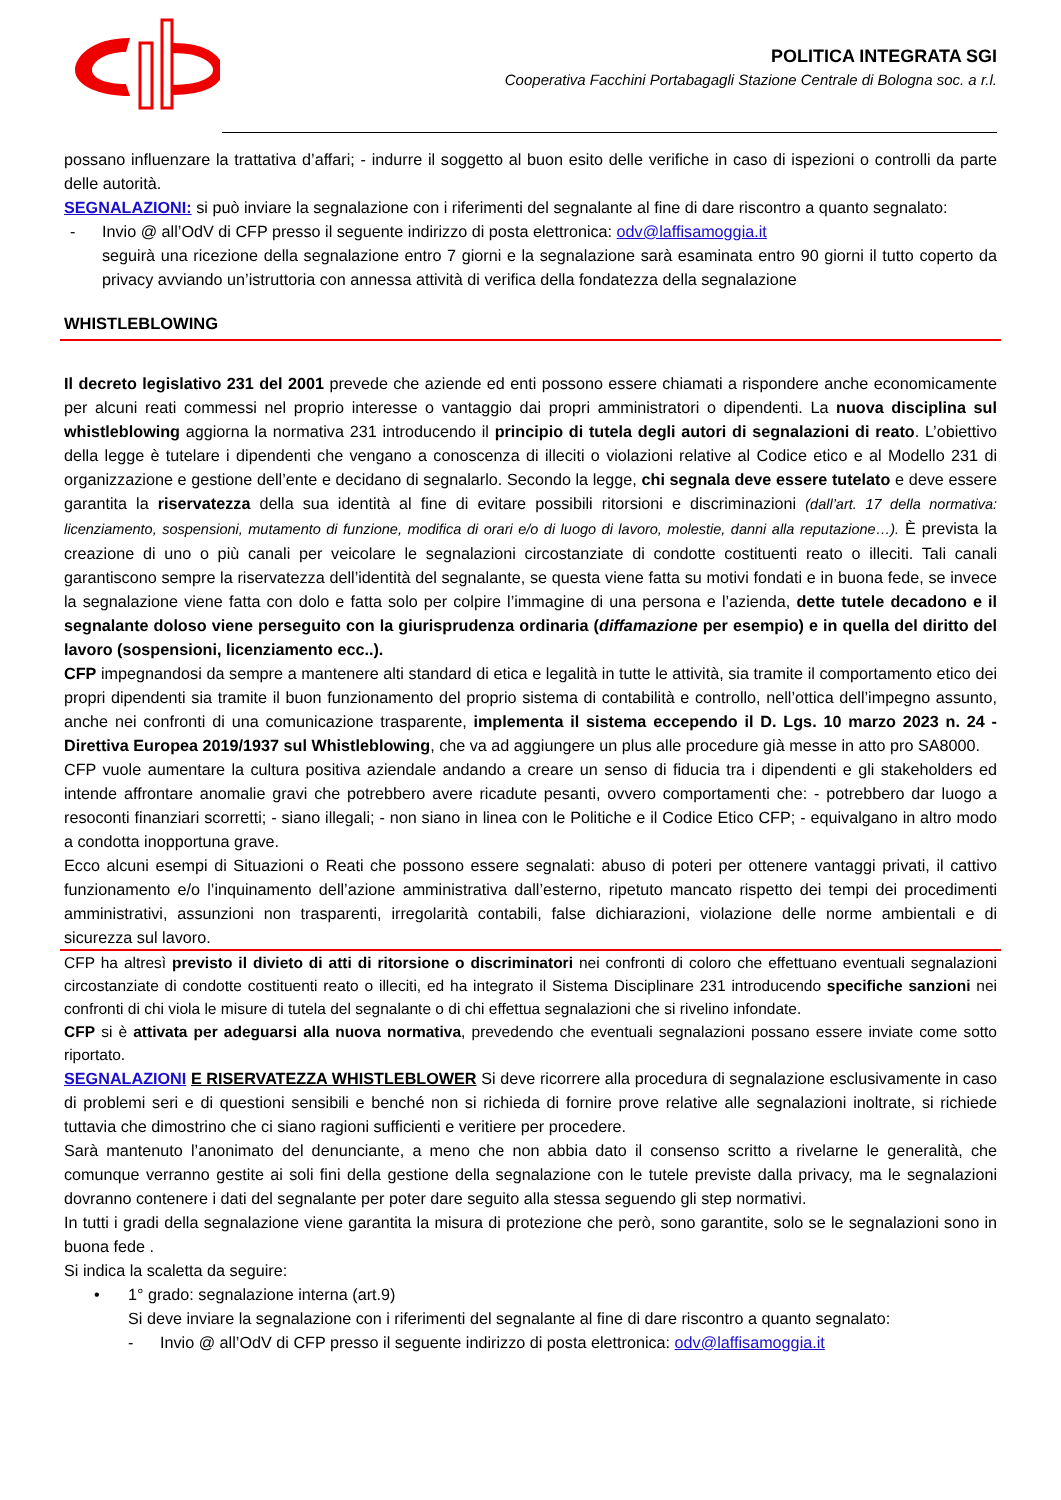POLITICA INTEGRATA SGI
Cooperativa Facchini Portabagagli Stazione Centrale di Bologna soc. a r.l.
possano influenzare la trattativa d’affari; - indurre il soggetto al buon esito delle verifiche in caso di ispezioni o controlli da parte delle autorità.
SEGNALAZIONI: si può inviare la segnalazione con i riferimenti del segnalante al fine di dare riscontro a quanto segnalato:
- Invio @ all’OdV di CFP presso il seguente indirizzo di posta elettronica: odv@laffisamoggia.it
seguirà una ricezione della segnalazione entro 7 giorni e la segnalazione sarà esaminata entro 90 giorni il tutto coperto da privacy avviando un’istruttoria con annessa attività di verifica della fondatezza della segnalazione
WHISTLEBLOWING
Il decreto legislativo 231 del 2001 prevede che aziende ed enti possono essere chiamati a rispondere anche economicamente per alcuni reati commessi nel proprio interesse o vantaggio dai propri amministratori o dipendenti. La nuova disciplina sul whistleblowing aggiorna la normativa 231 introducendo il principio di tutela degli autori di segnalazioni di reato. L’obiettivo della legge è tutelare i dipendenti che vengano a conoscenza di illeciti o violazioni relative al Codice etico e al Modello 231 di organizzazione e gestione dell’ente e decidano di segnalarlo. Secondo la legge, chi segnala deve essere tutelato e deve essere garantita la riservatezza della sua identità al fine di evitare possibili ritorsioni e discriminazioni (dall’art. 17 della normativa: licenziamento, sospensioni, mutamento di funzione, modifica di orari e/o di luogo di lavoro, molestie, danni alla reputazione…). È prevista la creazione di uno o più canali per veicolare le segnalazioni circostanziate di condotte costituenti reato o illeciti. Tali canali garantiscono sempre la riservatezza dell’identità del segnalante, se questa viene fatta su motivi fondati e in buona fede, se invece la segnalazione viene fatta con dolo e fatta solo per colpire l’immagine di una persona e l’azienda, dette tutele decadono e il segnalante doloso viene perseguito con la giurisprudenza ordinaria (diffamazione per esempio) e in quella del diritto del lavoro (sospensioni, licenziamento ecc..).
CFP impegnandosi da sempre a mantenere alti standard di etica e legalità in tutte le attività, sia tramite il comportamento etico dei propri dipendenti sia tramite il buon funzionamento del proprio sistema di contabilità e controllo, nell’ottica dell’impegno assunto, anche nei confronti di una comunicazione trasparente, implementa il sistema eccependo il D. Lgs. 10 marzo 2023 n. 24 - Direttiva Europea 2019/1937 sul Whistleblowing, che va ad aggiungere un plus alle procedure già messe in atto pro SA8000.
CFP vuole aumentare la cultura positiva aziendale andando a creare un senso di fiducia tra i dipendenti e gli stakeholders ed intende affrontare anomalie gravi che potrebbero avere ricadute pesanti, ovvero comportamenti che: - potrebbero dar luogo a resoconti finanziari scorretti; - siano illegali; - non siano in linea con le Politiche e il Codice Etico CFP; - equivalgano in altro modo a condotta inopportuna grave.
Ecco alcuni esempi di Situazioni o Reati che possono essere segnalati: abuso di poteri per ottenere vantaggi privati, il cattivo funzionamento e/o l’inquinamento dell’azione amministrativa dall’esterno, ripetuto mancato rispetto dei tempi dei procedimenti amministrativi, assunzioni non trasparenti, irregolarità contabili, false dichiarazioni, violazione delle norme ambientali e di sicurezza sul lavoro.
CFP ha altresì previsto il divieto di atti di ritorsione o discriminatori nei confronti di coloro che effettuano eventuali segnalazioni circostanziate di condotte costituenti reato o illeciti, ed ha integrato il Sistema Disciplinare 231 introducendo specifiche sanzioni nei confronti di chi viola le misure di tutela del segnalante o di chi effettua segnalazioni che si rivelino infondate.
CFP si è attivata per adeguarsi alla nuova normativa, prevedendo che eventuali segnalazioni possano essere inviate come sotto riportato.
SEGNALAZIONI E RISERVATEZZA WHISTLEBLOWER Si deve ricorrere alla procedura di segnalazione esclusivamente in caso di problemi seri e di questioni sensibili e benché non si richieda di fornire prove relative alle segnalazioni inoltrate, si richiede tuttavia che dimostrino che ci siano ragioni sufficienti e veritiere per procedere.
Sarà mantenuto l’anonimato del denunciante, a meno che non abbia dato il consenso scritto a rivelarne le generalità, che comunque verranno gestite ai soli fini della gestione della segnalazione con le tutele previste dalla privacy, ma le segnalazioni dovranno contenere i dati del segnalante per poter dare seguito alla stessa seguendo gli step normativi.
In tutti i gradi della segnalazione viene garantita la misura di protezione che però, sono garantite, solo se le segnalazioni sono in buona fede .
Si indica la scaletta da seguire:
• 1° grado: segnalazione interna (art.9)
Si deve inviare la segnalazione con i riferimenti del segnalante al fine di dare riscontro a quanto segnalato:
- Invio @ all’OdV di CFP presso il seguente indirizzo di posta elettronica: odv@laffisamoggia.it